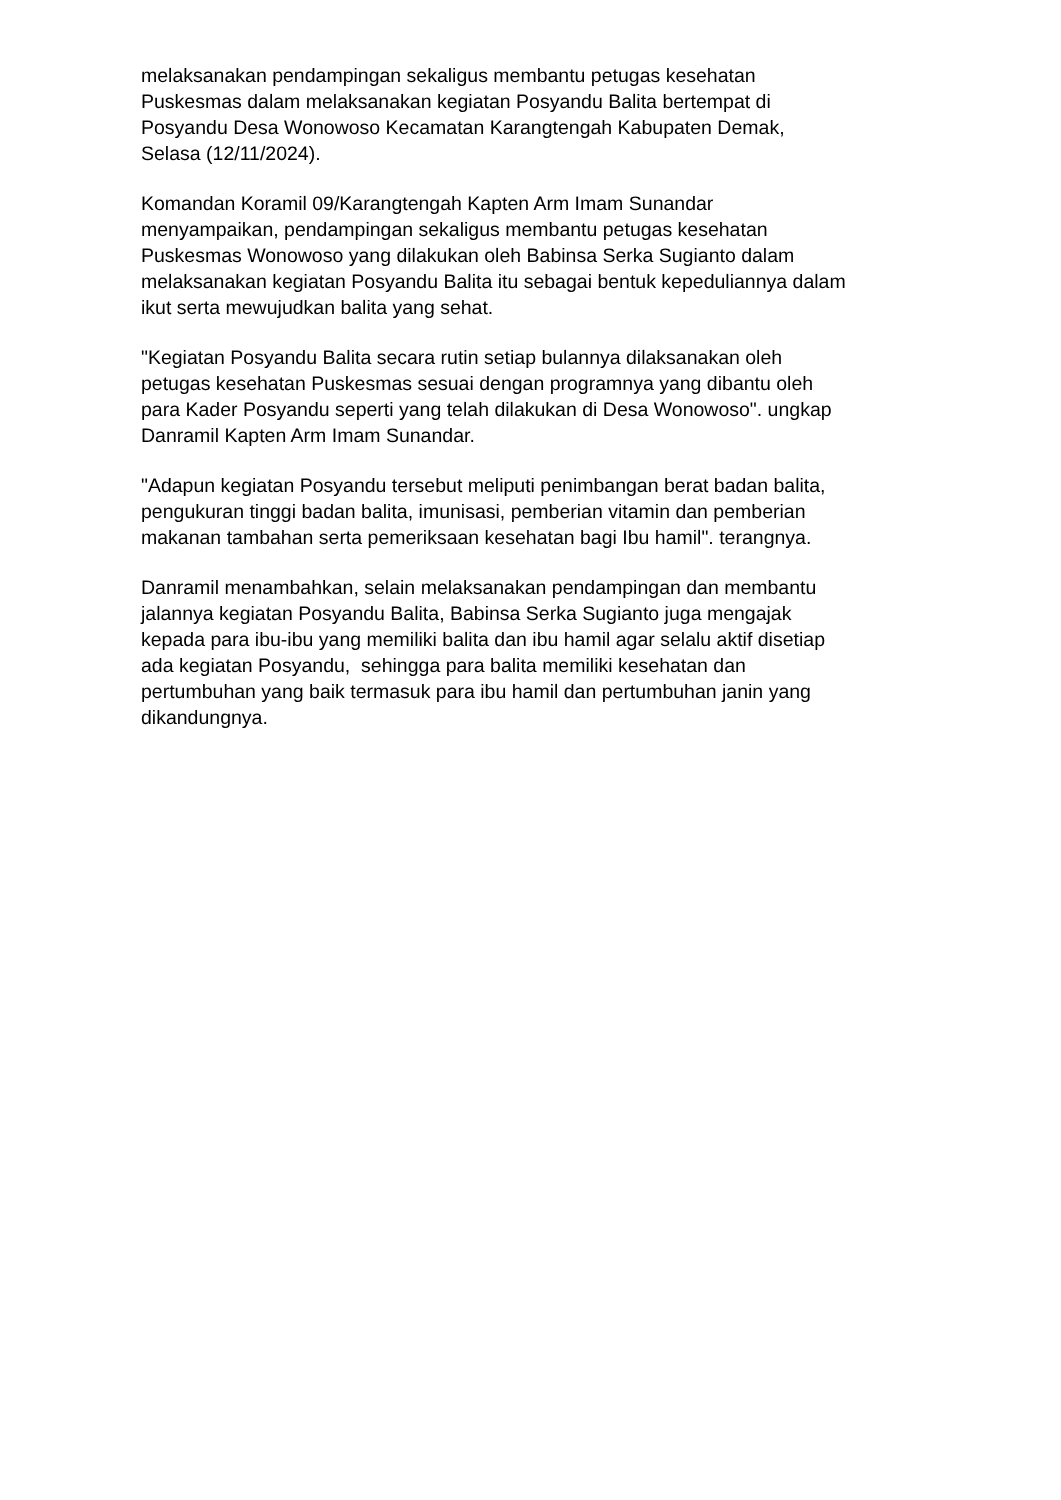melaksanakan pendampingan sekaligus membantu petugas kesehatan
Puskesmas dalam melaksanakan kegiatan Posyandu Balita bertempat di
Posyandu Desa Wonowoso Kecamatan Karangtengah Kabupaten Demak,
Selasa (12/11/2024).
Komandan Koramil 09/Karangtengah Kapten Arm Imam Sunandar
menyampaikan, pendampingan sekaligus membantu petugas kesehatan
Puskesmas Wonowoso yang dilakukan oleh Babinsa Serka Sugianto dalam
melaksanakan kegiatan Posyandu Balita itu sebagai bentuk kepeduliannya dalam
ikut serta mewujudkan balita yang sehat.
"Kegiatan Posyandu Balita secara rutin setiap bulannya dilaksanakan oleh
petugas kesehatan Puskesmas sesuai dengan programnya yang dibantu oleh
para Kader Posyandu seperti yang telah dilakukan di Desa Wonowoso". ungkap
Danramil Kapten Arm Imam Sunandar.
"Adapun kegiatan Posyandu tersebut meliputi penimbangan berat badan balita,
pengukuran tinggi badan balita, imunisasi, pemberian vitamin dan pemberian
makanan tambahan serta pemeriksaan kesehatan bagi Ibu hamil". terangnya.
Danramil menambahkan, selain melaksanakan pendampingan dan membantu
jalannya kegiatan Posyandu Balita, Babinsa Serka Sugianto juga mengajak
kepada para ibu-ibu yang memiliki balita dan ibu hamil agar selalu aktif disetiap
ada kegiatan Posyandu, sehingga para balita memiliki kesehatan dan
pertumbuhan yang baik termasuk para ibu hamil dan pertumbuhan janin yang
dikandungnya.